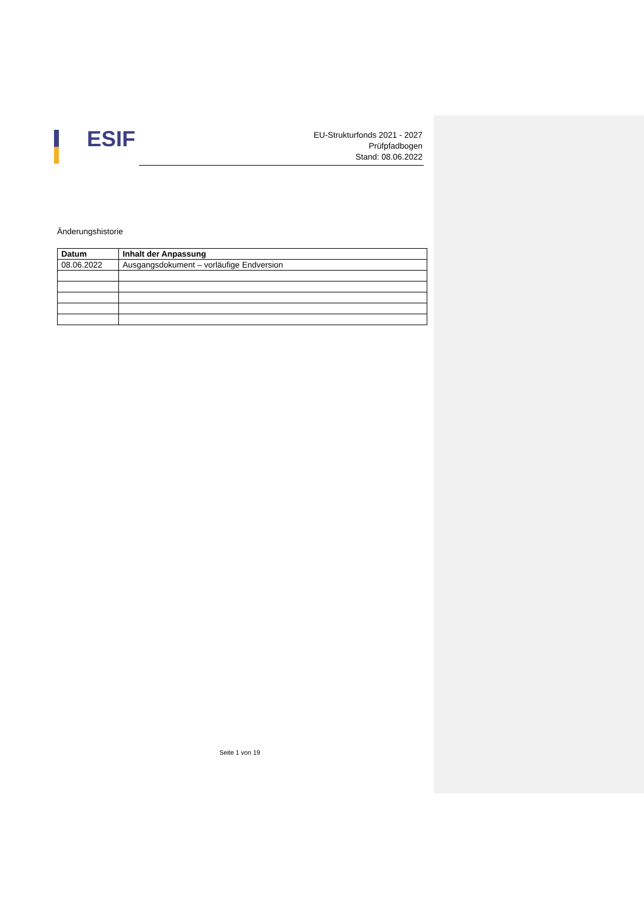ESIF
EU-Strukturfonds 2021 - 2027
Prüfpfadbogen
Stand: 08.06.2022
Änderungshistorie
| Datum | Inhalt der Anpassung |
| --- | --- |
| 08.06.2022 | Ausgangsdokument – vorläufige Endversion |
Seite 1 von 19